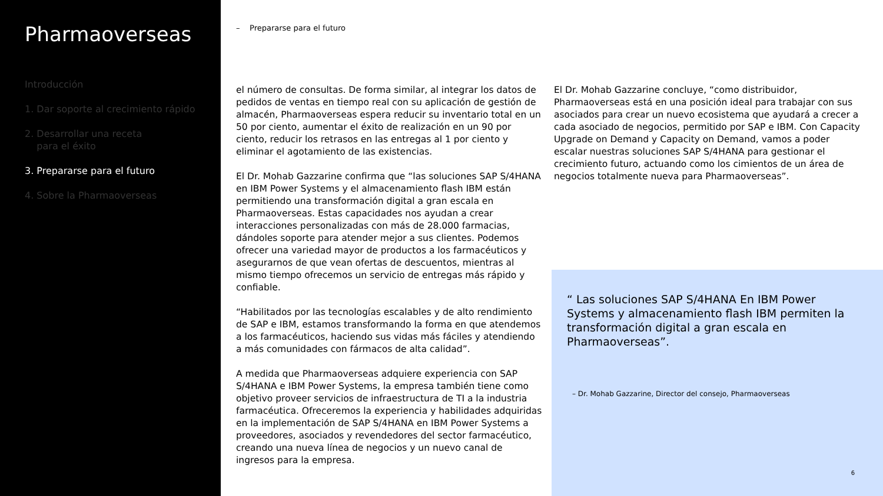Pharmaoverseas
Introducción
1. Dar soporte al crecimiento rápido
2. Desarrollar una receta
para el éxito
3. Prepararse para el futuro
4. Sobre la Pharmaoverseas
– Prepararse para el futuro
el número de consultas. De forma similar, al integrar los datos de pedidos de ventas en tiempo real con su aplicación de gestión de almacén, Pharmaoverseas espera reducir su inventario total en un 50 por ciento, aumentar el éxito de realización en un 90 por ciento, reducir los retrasos en las entregas al 1 por ciento y eliminar el agotamiento de las existencias.
El Dr. Mohab Gazzarine confirma que “las soluciones SAP S/4HANA en IBM Power Systems y el almacenamiento flash IBM están permitiendo una transformación digital a gran escala en Pharmaoverseas. Estas capacidades nos ayudan a crear interacciones personalizadas con más de 28.000 farmacias, dándoles soporte para atender mejor a sus clientes. Podemos ofrecer una variedad mayor de productos a los farmacéuticos y asegurarnos de que vean ofertas de descuentos, mientras al mismo tiempo ofrecemos un servicio de entregas más rápido y confiable.
“Habilitados por las tecnologías escalables y de alto rendimiento de SAP e IBM, estamos transformando la forma en que atendemos a los farmacéuticos, haciendo sus vidas más fáciles y atendiendo a más comunidades con fármacos de alta calidad”.
A medida que Pharmaoverseas adquiere experiencia con SAP S/4HANA e IBM Power Systems, la empresa también tiene como objetivo proveer servicios de infraestructura de TI a la industria farmacéutica. Ofreceremos la experiencia y habilidades adquiridas en la implementación de SAP S/4HANA en IBM Power Systems a proveedores, asociados y revendedores del sector farmacéutico, creando una nueva línea de negocios y un nuevo canal de ingresos para la empresa.
El Dr. Mohab Gazzarine concluye, “como distribuidor, Pharmaoverseas está en una posición ideal para trabajar con sus asociados para crear un nuevo ecosistema que ayudará a crecer a cada asociado de negocios, permitido por SAP e IBM. Con Capacity Upgrade on Demand y Capacity on Demand, vamos a poder escalar nuestras soluciones SAP S/4HANA para gestionar el crecimiento futuro, actuando como los cimientos de un área de negocios totalmente nueva para Pharmaoverseas”.
“ Las soluciones SAP S/4HANA En IBM Power Systems y almacenamiento flash IBM permiten la transformación digital a gran escala en Pharmaoverseas”.
– Dr. Mohab Gazzarine, Director del consejo, Pharmaoverseas
6